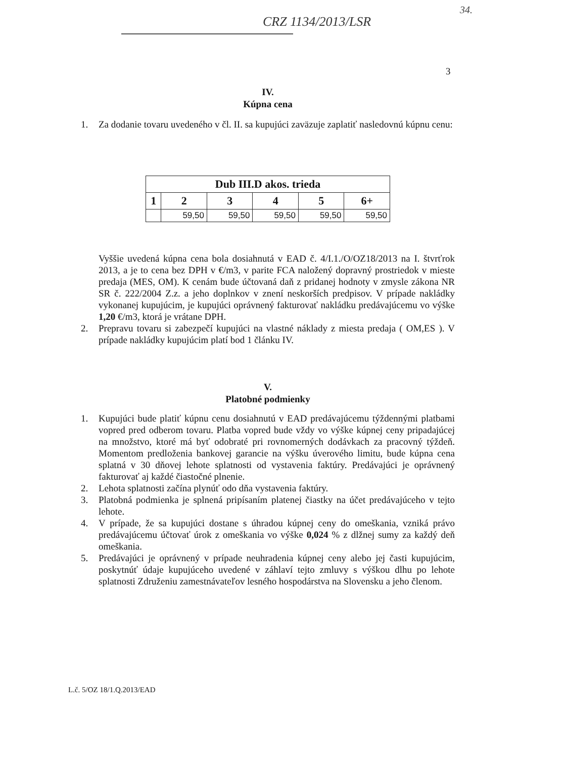34.
CRZ 1134/2013/LSR
3
IV.
Kúpna cena
1. Za dodanie tovaru uvedeného v čl. II. sa kupujúci zaväzuje zaplatiť nasledovnú kúpnu cenu:
| Dub III.D akos. trieda | | | | | |
| --- | --- | --- | --- | --- | --- |
| 1 | 2 | 3 | 4 | 5 | 6+ |
| | 59,50 | 59,50 | 59,50 | 59,50 | 59,50 |
Vyššie uvedená kúpna cena bola dosiahnutá v EAD č. 4/I.1./O/OZ18/2013 na I. štvrťrok 2013, a je to cena bez DPH v €/m3, v parite FCA naložený dopravný prostriedok v mieste predaja (MES, OM). K cenám bude účtovaná daň z pridanej hodnoty v zmysle zákona NR SR č. 222/2004 Z.z. a jeho doplnkov v znení neskorších predpisov. V prípade nakládky vykonanej kupujúcim, je kupujúci oprávnený fakturovať nakládku predávajúcemu vo výške 1,20 €/m3, ktorá je vrátane DPH.
2. Prepravu tovaru si zabezpečí kupujúci na vlastné náklady z miesta predaja ( OM,ES ). V prípade nakládky kupujúcim platí bod 1 článku IV.
V.
Platobné podmienky
1. Kupujúci bude platiť kúpnu cenu dosiahnutú v EAD predávajúcemu týždennými platbami vopred pred odberom tovaru. Platba vopred bude vždy vo výške kúpnej ceny pripadajúcej na množstvo, ktoré má byť odobraté pri rovnomerných dodávkach za pracovný týždeň. Momentom predloženia bankovej garancie na výšku úverového limitu, bude kúpna cena splatná v 30 dňovej lehote splatnosti od vystavenia faktúry. Predávajúci je oprávnený fakturovať aj každé čiastočné plnenie.
2. Lehota splatnosti začína plynúť odo dňa vystavenia faktúry.
3. Platobná podmienka je splnená pripísaním platenej čiastky na účet predávajúceho v tejto lehote.
4. V prípade, že sa kupujúci dostane s úhradou kúpnej ceny do omeškania, vzniká právo predávajúcemu účtovať úrok z omeškania vo výške 0,024 % z dlžnej sumy za každý deň omeškania.
5. Predávajúci je oprávnený v prípade neuhradenia kúpnej ceny alebo jej časti kupujúcim, poskytnúť údaje kupujúceho uvedené v záhlaví tejto zmluvy s výškou dlhu po lehote splatnosti Združeniu zamestnávateľov lesného hospodárstva na Slovensku a jeho členom.
L.č. 5/OZ 18/1.Q.2013/EAD